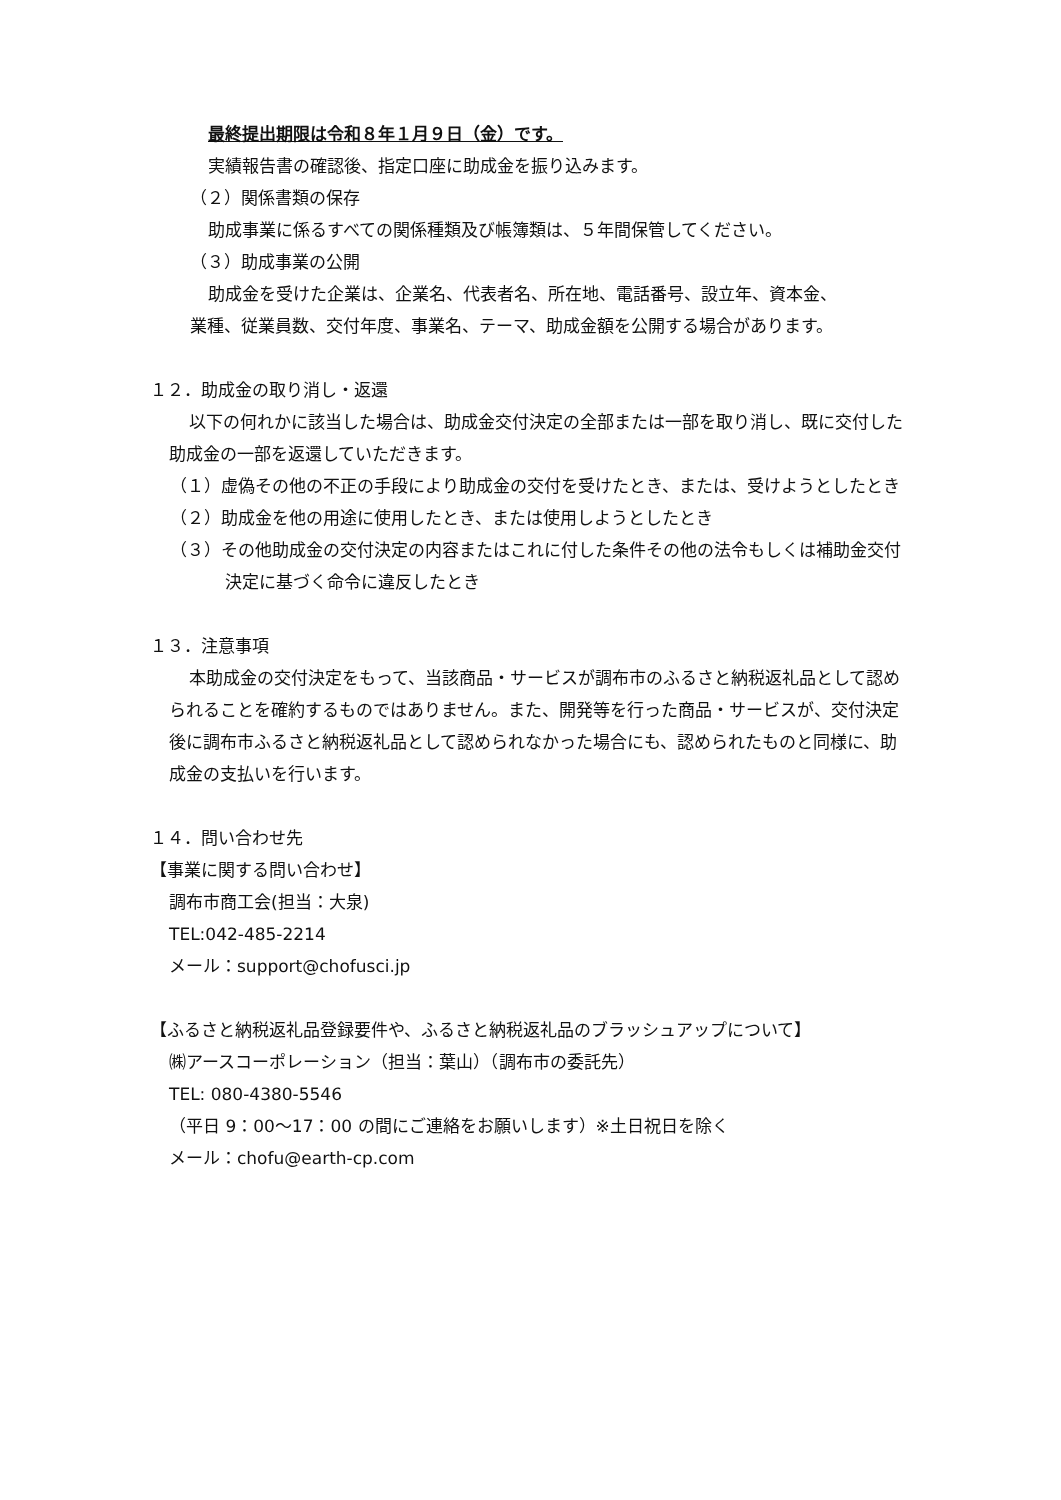最終提出期限は令和８年１月９日（金）です。
実績報告書の確認後、指定口座に助成金を振り込みます。
（２）関係書類の保存
助成事業に係るすべての関係種類及び帳簿類は、５年間保管してください。
（３）助成事業の公開
助成金を受けた企業は、企業名、代表者名、所在地、電話番号、設立年、資本金、
業種、従業員数、交付年度、事業名、テーマ、助成金額を公開する場合があります。
１２．助成金の取り消し・返還
以下の何れかに該当した場合は、助成金交付決定の全部または一部を取り消し、既に交付した助成金の一部を返還していただきます。
（１）虚偽その他の不正の手段により助成金の交付を受けたとき、または、受けようとしたとき
（２）助成金を他の用途に使用したとき、または使用しようとしたとき
（３）その他助成金の交付決定の内容またはこれに付した条件その他の法令もしくは補助金交付決定に基づく命令に違反したとき
１３．注意事項
本助成金の交付決定をもって、当該商品・サービスが調布市のふるさと納税返礼品として認められることを確約するものではありません。また、開発等を行った商品・サービスが、交付決定後に調布市ふるさと納税返礼品として認められなかった場合にも、認められたものと同様に、助成金の支払いを行います。
１４．問い合わせ先
【事業に関する問い合わせ】
調布市商工会(担当：大泉)
TEL:042-485-2214
メール：support@chofusci.jp
【ふるさと納税返礼品登録要件や、ふるさと納税返礼品のブラッシュアップについて】
㈱アースコーポレーション（担当：葉山）（調布市の委託先）
TEL: 080-4380-5546
（平日 9：00～17：00 の間にご連絡をお願いします）※土日祝日を除く
メール：chofu@earth-cp.com